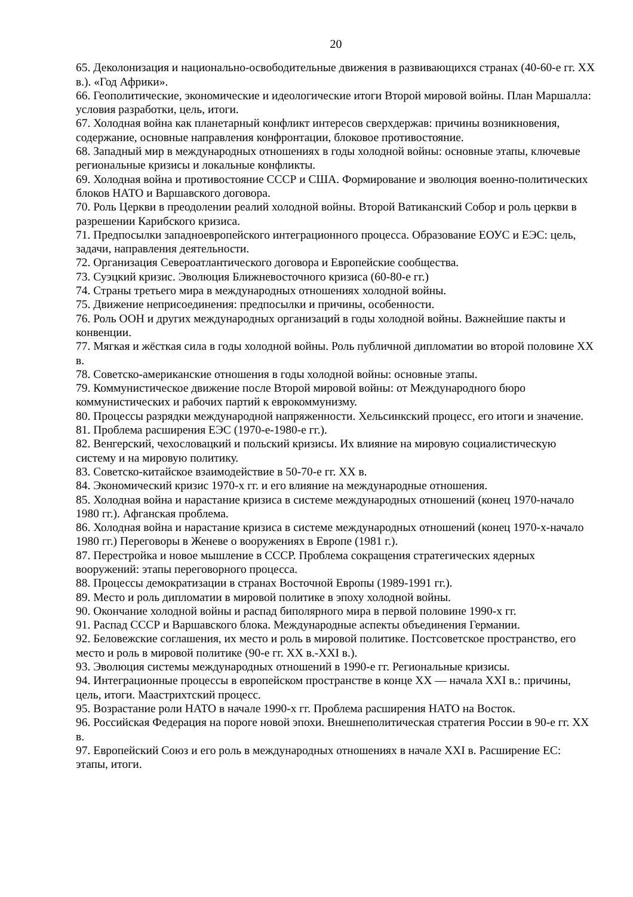20
65. Деколонизация и национально-освободительные движения в развивающихся странах (40-60-е гг. XX в.). «Год Африки».
66. Геополитические, экономические и идеологические итоги Второй мировой войны. План Маршалла: условия разработки, цель, итоги.
67. Холодная война как планетарный конфликт интересов сверхдержав: причины возникновения, содержание, основные направления конфронтации, блоковое противостояние.
68. Западный мир в международных отношениях в годы холодной войны: основные этапы, ключевые региональные кризисы и локальные конфликты.
69. Холодная война и противостояние СССР и США. Формирование и эволюция военно-политических блоков НАТО и Варшавского договора.
70. Роль Церкви в преодолении реалий холодной войны. Второй Ватиканский Собор и роль церкви в разрешении Карибского кризиса.
71. Предпосылки западноевропейского интеграционного процесса. Образование ЕОУС и ЕЭС: цель, задачи, направления деятельности.
72. Организация Североатлантического договора и Европейские сообщества.
73. Суэцкий кризис. Эволюция Ближневосточного кризиса (60-80-е гг.)
74. Страны третьего мира в международных отношениях холодной войны.
75. Движение неприсоединения: предпосылки и причины, особенности.
76. Роль ООН и других международных организаций в годы холодной войны. Важнейшие пакты и конвенции.
77. Мягкая и жёсткая сила в годы холодной войны. Роль публичной дипломатии во второй половине XX в.
78. Советско-американские отношения в годы холодной войны: основные этапы.
79. Коммунистическое движение после Второй мировой войны: от Международного бюро коммунистических и рабочих партий к еврокоммунизму.
80. Процессы разрядки международной напряженности. Хельсинкский процесс, его итоги и значение.
81. Проблема расширения ЕЭС (1970-е-1980-е гг.).
82. Венгерский, чехословацкий и польский кризисы. Их влияние на мировую социалистическую систему и на мировую политику.
83. Советско-китайское взаимодействие в 50-70-е гг. XX в.
84. Экономический кризис 1970-х гг. и его влияние на международные отношения.
85. Холодная война и нарастание кризиса в системе международных отношений (конец 1970-начало 1980 гг.). Афганская проблема.
86. Холодная война и нарастание кризиса в системе международных отношений (конец 1970-х-начало 1980 гг.) Переговоры в Женеве о вооружениях в Европе (1981 г.).
87. Перестройка и новое мышление в СССР. Проблема сокращения стратегических ядерных вооружений: этапы переговорного процесса.
88. Процессы демократизации в странах Восточной Европы (1989-1991 гг.).
89. Место и роль дипломатии в мировой политике в эпоху холодной войны.
90. Окончание холодной войны и распад биполярного мира в первой половине 1990-х гг.
91. Распад СССР и Варшавского блока. Международные аспекты объединения Германии.
92. Беловежские соглашения, их место и роль в мировой политике. Постсоветское пространство, его место и роль в мировой политике (90-е гг. XX в.-XXI в.).
93. Эволюция системы международных отношений в 1990-е гг. Региональные кризисы.
94. Интеграционные процессы в европейском пространстве в конце XX — начала XXI в.: причины, цель, итоги. Маастрихтский процесс.
95. Возрастание роли НАТО в начале 1990-х гг. Проблема расширения НАТО на Восток.
96. Российская Федерация на пороге новой эпохи. Внешнеполитическая стратегия России в 90-е гг. XX в.
97. Европейский Союз и его роль в международных отношениях в начале XXI в. Расширение ЕС: этапы, итоги.